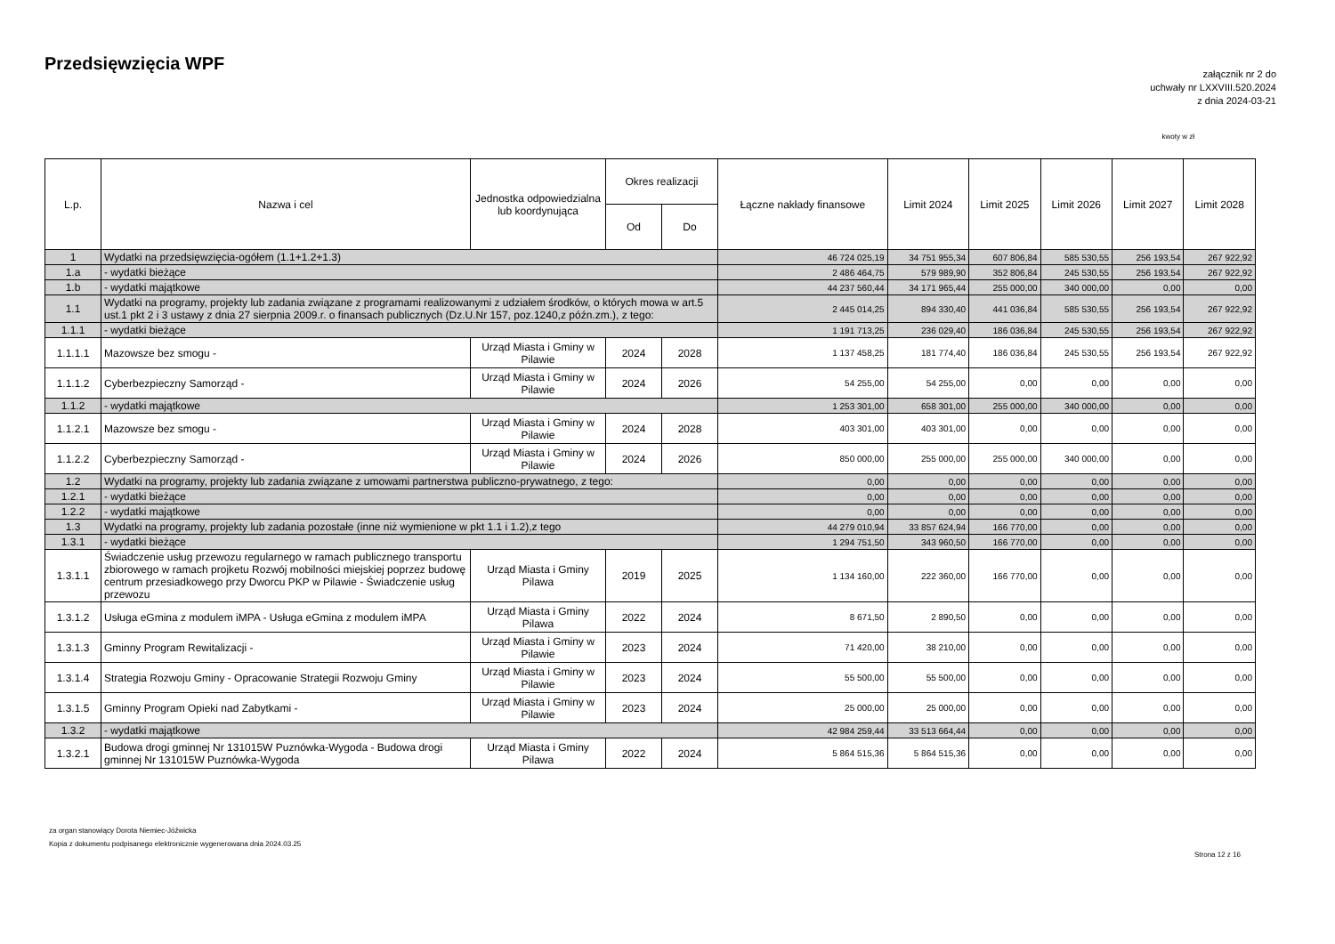Przedsięwzięcia WPF
załącznik nr 2 do
uchwały nr LXXVIII.520.2024
z dnia 2024-03-21
kwoty w zł
| L.p. | Nazwa i cel | Jednostka odpowiedzialna lub koordynująca | Okres realizacji | | Łączne nakłady finansowe | Limit 2024 | Limit 2025 | Limit 2026 | Limit 2027 | Limit 2028 |
| --- | --- | --- | --- | --- | --- | --- | --- | --- | --- | --- |
| | | | Od | Do | | | | | | |
| 1 | Wydatki na przedsięwzięcia-ogółem (1.1+1.2+1.3) | | | | 46 724 025,19 | 34 751 955,34 | 607 806,84 | 585 530,55 | 256 193,54 | 267 922,92 |
| 1.a | - wydatki bieżące | | | | 2 486 464,75 | 579 989,90 | 352 806,84 | 245 530,55 | 256 193,54 | 267 922,92 |
| 1.b | - wydatki majątkowe | | | | 44 237 560,44 | 34 171 965,44 | 255 000,00 | 340 000,00 | 0,00 | 0,00 |
| 1.1 | Wydatki na programy, projekty lub zadania związane z programami realizowanymi z udziałem środków, o których mowa w art.5 ust.1 pkt 2 i 3 ustawy z dnia 27 sierpnia 2009.r. o finansach publicznych (Dz.U.Nr 157, poz.1240,z późn.zm.), z tego: | | | | 2 445 014,25 | 894 330,40 | 441 036,84 | 585 530,55 | 256 193,54 | 267 922,92 |
| 1.1.1 | - wydatki bieżące | | | | 1 191 713,25 | 236 029,40 | 186 036,84 | 245 530,55 | 256 193,54 | 267 922,92 |
| 1.1.1.1 | Mazowsze bez smogu - | Urząd Miasta i Gminy w Pilawie | 2024 | 2028 | 1 137 458,25 | 181 774,40 | 186 036,84 | 245 530,55 | 256 193,54 | 267 922,92 |
| 1.1.1.2 | Cyberbezpieczny Samorząd - | Urząd Miasta i Gminy w Pilawie | 2024 | 2026 | 54 255,00 | 54 255,00 | 0,00 | 0,00 | 0,00 | 0,00 |
| 1.1.2 | - wydatki majątkowe | | | | 1 253 301,00 | 658 301,00 | 255 000,00 | 340 000,00 | 0,00 | 0,00 |
| 1.1.2.1 | Mazowsze bez smogu - | Urząd Miasta i Gminy w Pilawie | 2024 | 2028 | 403 301,00 | 403 301,00 | 0,00 | 0,00 | 0,00 | 0,00 |
| 1.1.2.2 | Cyberbezpieczny Samorząd - | Urząd Miasta i Gminy w Pilawie | 2024 | 2026 | 850 000,00 | 255 000,00 | 255 000,00 | 340 000,00 | 0,00 | 0,00 |
| 1.2 | Wydatki na programy, projekty lub zadania związane z umowami partnerstwa publiczno-prywatnego, z tego: | | | | 0,00 | 0,00 | 0,00 | 0,00 | 0,00 | 0,00 |
| 1.2.1 | - wydatki bieżące | | | | 0,00 | 0,00 | 0,00 | 0,00 | 0,00 | 0,00 |
| 1.2.2 | - wydatki majątkowe | | | | 0,00 | 0,00 | 0,00 | 0,00 | 0,00 | 0,00 |
| 1.3 | Wydatki na programy, projekty lub zadania pozostałe (inne niż wymienione w pkt 1.1 i 1.2),z tego | | | | 44 279 010,94 | 33 857 624,94 | 166 770,00 | 0,00 | 0,00 | 0,00 |
| 1.3.1 | - wydatki bieżące | | | | 1 294 751,50 | 343 960,50 | 166 770,00 | 0,00 | 0,00 | 0,00 |
| 1.3.1.1 | Świadczenie usług przewozu regularnego w ramach publicznego transportu zbiorowego w ramach projketu Rozwój mobilności miejskiej poprzez budowę centrum przesiadkowego przy Dworcu PKP w Pilawie - Świadczenie usług przewozu | Urząd Miasta i Gminy Pilawa | 2019 | 2025 | 1 134 160,00 | 222 360,00 | 166 770,00 | 0,00 | 0,00 | 0,00 |
| 1.3.1.2 | Usługa eGmina z modulem iMPA - Usługa eGmina z modulem iMPA | Urząd Miasta i Gminy Pilawa | 2022 | 2024 | 8 671,50 | 2 890,50 | 0,00 | 0,00 | 0,00 | 0,00 |
| 1.3.1.3 | Gminny Program Rewitalizacji - | Urząd Miasta i Gminy w Pilawie | 2023 | 2024 | 71 420,00 | 38 210,00 | 0,00 | 0,00 | 0,00 | 0,00 |
| 1.3.1.4 | Strategia Rozwoju Gminy - Opracowanie Strategii Rozwoju Gminy | Urząd Miasta i Gminy w Pilawie | 2023 | 2024 | 55 500,00 | 55 500,00 | 0,00 | 0,00 | 0,00 | 0,00 |
| 1.3.1.5 | Gminny Program Opieki nad Zabytkami - | Urząd Miasta i Gminy w Pilawie | 2023 | 2024 | 25 000,00 | 25 000,00 | 0,00 | 0,00 | 0,00 | 0,00 |
| 1.3.2 | - wydatki majątkowe | | | | 42 984 259,44 | 33 513 664,44 | 0,00 | 0,00 | 0,00 | 0,00 |
| 1.3.2.1 | Budowa drogi gminnej Nr 131015W Puznówka-Wygoda - Budowa drogi gminnej Nr 131015W Puznówka-Wygoda | Urząd Miasta i Gminy Pilawa | 2022 | 2024 | 5 864 515,36 | 5 864 515,36 | 0,00 | 0,00 | 0,00 | 0,00 |
za organ stanowiący Dorota Niemiec-Jóźwicka
Kopia z dokumentu podpisanego elektronicznie wygenerowana dnia 2024.03.25
Strona 12 z 16